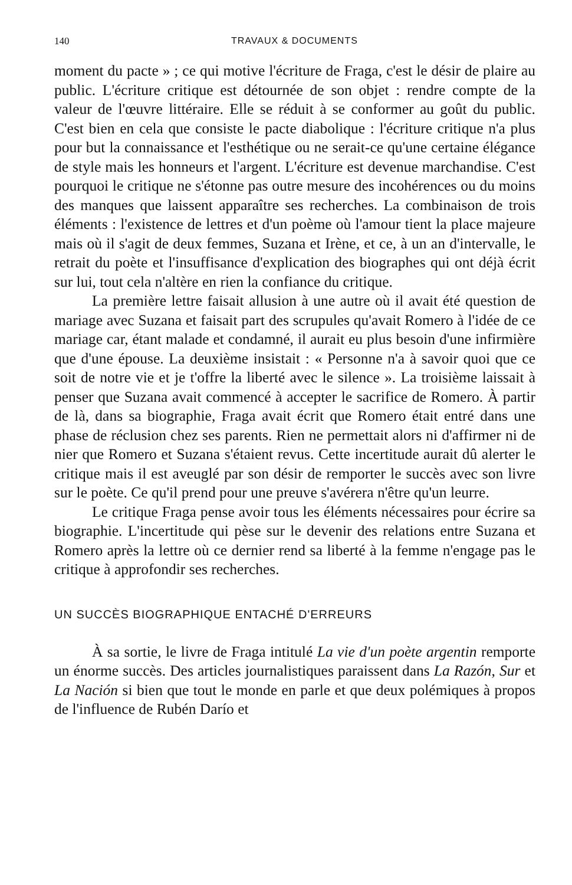140 TRAVAUX & DOCUMENTS
moment du pacte » ; ce qui motive l'écriture de Fraga, c'est le désir de plaire au public. L'écriture critique est détournée de son objet : rendre compte de la valeur de l'œuvre littéraire. Elle se réduit à se conformer au goût du public. C'est bien en cela que consiste le pacte diabolique : l'écriture critique n'a plus pour but la connaissance et l'esthétique ou ne serait-ce qu'une certaine élégance de style mais les honneurs et l'argent. L'écriture est devenue marchandise. C'est pourquoi le critique ne s'étonne pas outre mesure des incohérences ou du moins des manques que laissent apparaître ses recherches. La combinaison de trois éléments : l'existence de lettres et d'un poème où l'amour tient la place majeure mais où il s'agit de deux femmes, Suzana et Irène, et ce, à un an d'intervalle, le retrait du poète et l'insuffisance d'explication des biographes qui ont déjà écrit sur lui, tout cela n'altère en rien la confiance du critique.
La première lettre faisait allusion à une autre où il avait été question de mariage avec Suzana et faisait part des scrupules qu'avait Romero à l'idée de ce mariage car, étant malade et condamné, il aurait eu plus besoin d'une infirmière que d'une épouse. La deuxième insistait : « Personne n'a à savoir quoi que ce soit de notre vie et je t'offre la liberté avec le silence ». La troisième laissait à penser que Suzana avait commencé à accepter le sacrifice de Romero. À partir de là, dans sa biographie, Fraga avait écrit que Romero était entré dans une phase de réclusion chez ses parents. Rien ne permettait alors ni d'affirmer ni de nier que Romero et Suzana s'étaient revus. Cette incertitude aurait dû alerter le critique mais il est aveuglé par son désir de remporter le succès avec son livre sur le poète. Ce qu'il prend pour une preuve s'avérera n'être qu'un leurre.
Le critique Fraga pense avoir tous les éléments nécessaires pour écrire sa biographie. L'incertitude qui pèse sur le devenir des relations entre Suzana et Romero après la lettre où ce dernier rend sa liberté à la femme n'engage pas le critique à approfondir ses recherches.
UN SUCCÈS BIOGRAPHIQUE ENTACHÉ D'ERREURS
À sa sortie, le livre de Fraga intitulé La vie d'un poète argentin remporte un énorme succès. Des articles journalistiques paraissent dans La Razón, Sur et La Nación si bien que tout le monde en parle et que deux polémiques à propos de l'influence de Rubén Darío et